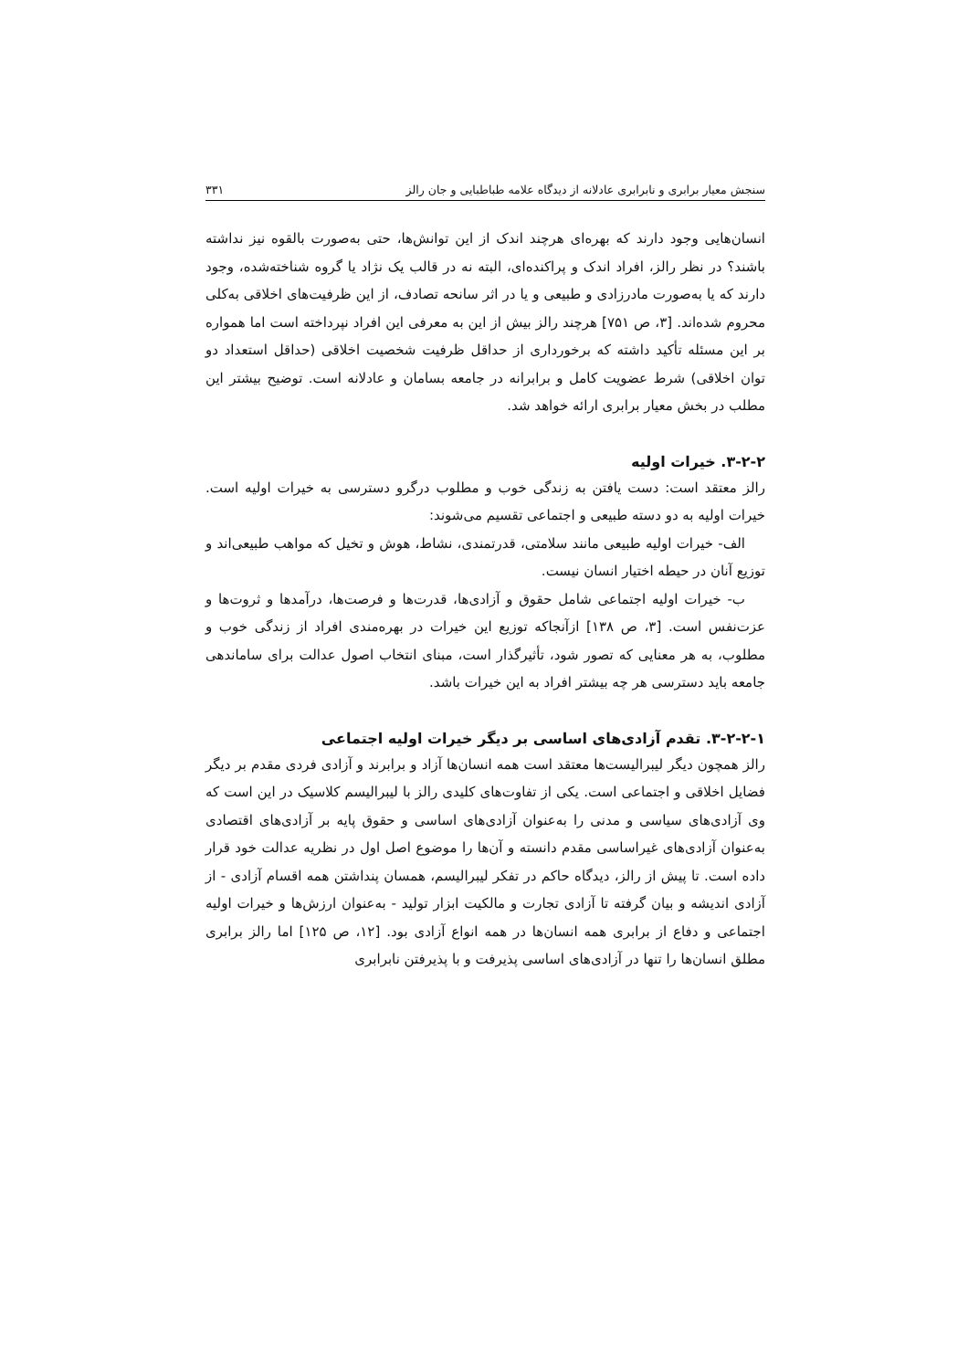سنجش معیار برابری و نابرابری عادلانه از دیدگاه علامه طباطبایی و جان رالز ۳۳۱
انسان‌هایی وجود دارند که بهره‌ای هرچند اندک از این توانش‌ها، حتی به‌صورت بالقوه نیز نداشته باشند؟ در نظر رالز، افراد اندک و پراکنده‌ای، البته نه در قالب یک نژاد یا گروه شناخته‌شده، وجود دارند که یا به‌صورت مادرزادی و طبیعی و یا در اثر سانحه تصادف، از این ظرفیت‌های اخلاقی به‌کلی محروم شده‌اند. [۳، ص ۷۵۱] هرچند رالز بیش از این به معرفی این افراد نپرداخته است اما همواره بر این مسئله تأکید داشته که برخورداری از حداقل ظرفیت شخصیت اخلاقی (حداقل استعداد دو توان اخلاقی) شرط عضویت کامل و برابرانه در جامعه بسامان و عادلانه است. توضیح بیشتر این مطلب در بخش معیار برابری ارائه خواهد شد.
۳-۲-۲. خیرات اولیه
رالز معتقد است: دست یافتن به زندگی خوب و مطلوب درگرو دسترسی به خیرات اولیه است. خیرات اولیه به دو دسته طبیعی و اجتماعی تقسیم می‌شوند:
الف- خیرات اولیه طبیعی مانند سلامتی، قدرتمندی، نشاط، هوش و تخیل که مواهب طبیعی‌اند و توزیع آنان در حیطه اختیار انسان نیست.
ب- خیرات اولیه اجتماعی شامل حقوق و آزادی‌ها، قدرت‌ها و فرصت‌ها، درآمدها و ثروت‌ها و عزت‌نفس است. [۳، ص ۱۳۸] ازآنجاکه توزیع این خیرات در بهره‌مندی افراد از زندگی خوب و مطلوب، به هر معنایی که تصور شود، تأثیرگذار است، مبنای انتخاب اصول عدالت برای ساماندهی جامعه باید دسترسی هر چه بیشتر افراد به این خیرات باشد.
۳-۲-۲-۱. تقدم آزادی‌های اساسی بر دیگر خیرات اولیه اجتماعی
رالز همچون دیگر لیبرالیست‌ها معتقد است همه انسان‌ها آزاد و برابرند و آزادی فردی مقدم بر دیگر فضایل اخلاقی و اجتماعی است. یکی از تفاوت‌های کلیدی رالز با لیبرالیسم کلاسیک در این است که وی آزادی‌های سیاسی و مدنی را به‌عنوان آزادی‌های اساسی و حقوق پایه بر آزادی‌های اقتصادی به‌عنوان آزادی‌های غیراساسی مقدم دانسته و آن‌ها را موضوع اصل اول در نظریه عدالت خود قرار داده است. تا پیش از رالز، دیدگاه حاکم در تفکر لیبرالیسم، همسان پنداشتن همه اقسام آزادی - از آزادی اندیشه و بیان گرفته تا آزادی تجارت و مالکیت ابزار تولید - به‌عنوان ارزش‌ها و خیرات اولیه اجتماعی و دفاع از برابری همه انسان‌ها در همه انواع آزادی بود. [۱۲، ص ۱۲۵] اما رالز برابری مطلق انسان‌ها را تنها در آزادی‌های اساسی پذیرفت و با پذیرفتن نابرابری